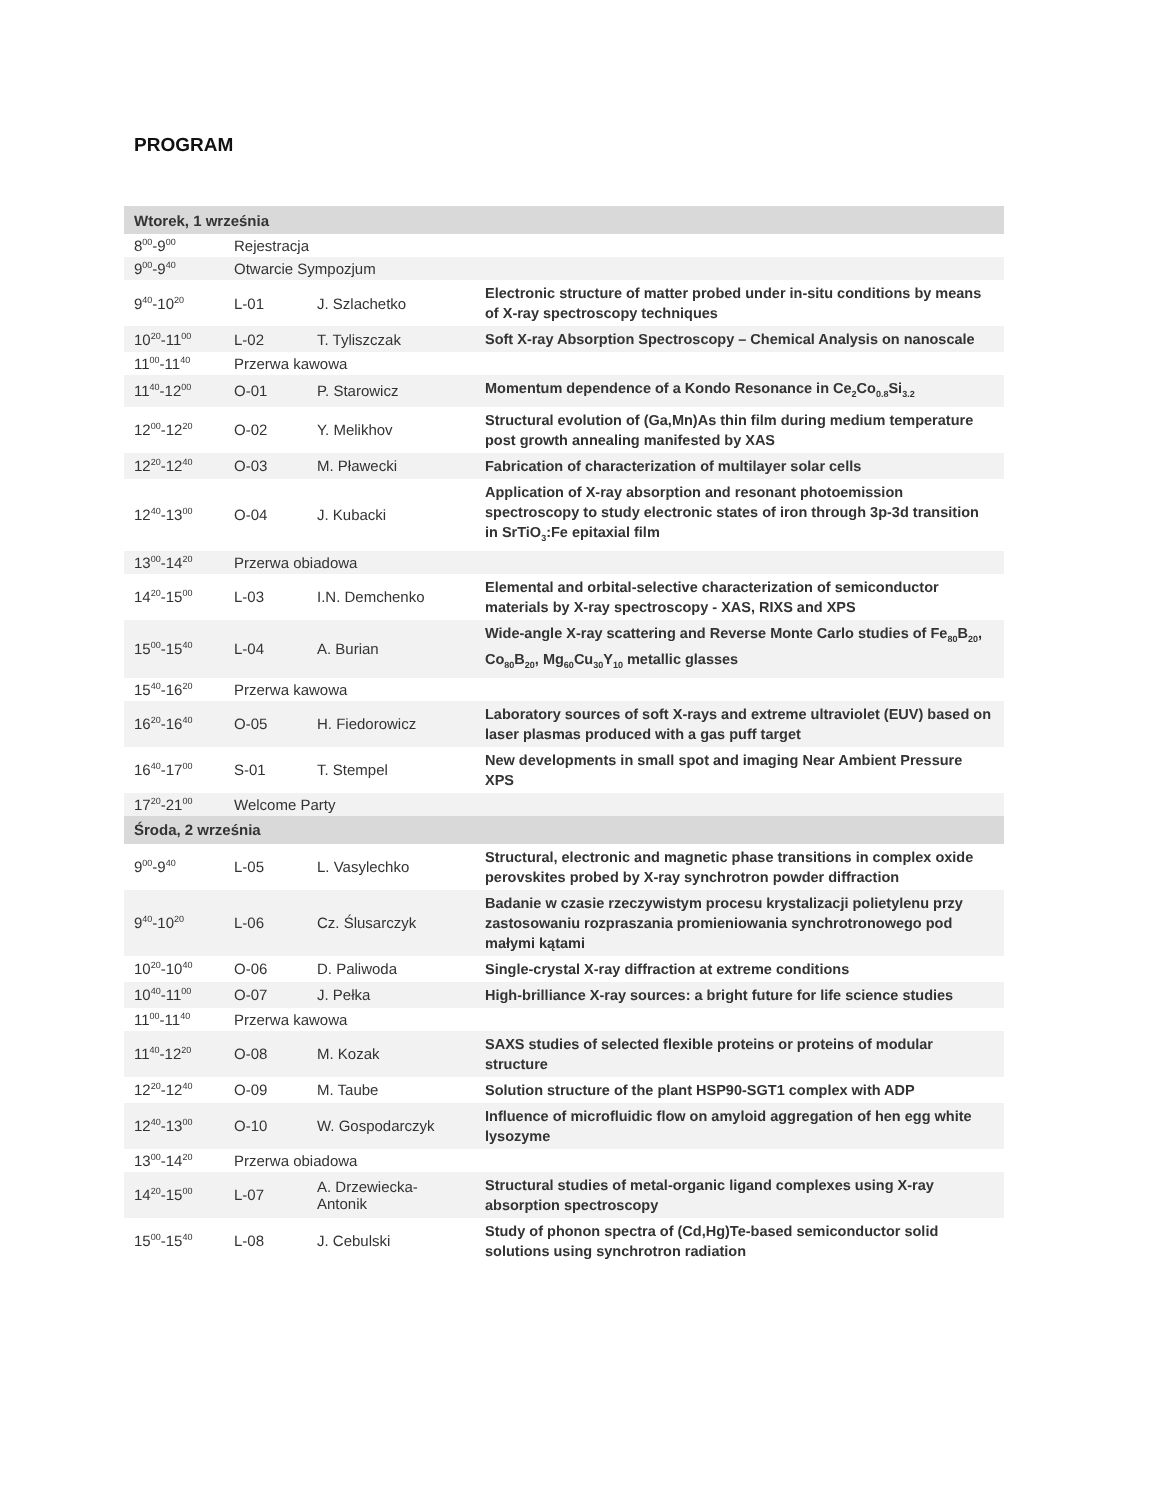PROGRAM
| Wtorek, 1 września | | | |
| 8<sup>00</sup>-9<sup>00</sup> | Rejestracja | | |
| 9<sup>00</sup>-9<sup>40</sup> | Otwarcie Sympozjum | | |
| 9<sup>40</sup>-10<sup>20</sup> | L-01 | J. Szlachetko | Electronic structure of matter probed under in-situ conditions by means of X-ray spectroscopy techniques |
| 10<sup>20</sup>-11<sup>00</sup> | L-02 | T. Tyliszczak | Soft X-ray Absorption Spectroscopy – Chemical Analysis on nanoscale |
| 11<sup>00</sup>-11<sup>40</sup> | Przerwa kawowa | | |
| 11<sup>40</sup>-12<sup>00</sup> | O-01 | P. Starowicz | Momentum dependence of a Kondo Resonance in Ce<sub>2</sub>Co<sub>0.8</sub>Si<sub>3.2</sub> |
| 12<sup>00</sup>-12<sup>20</sup> | O-02 | Y. Melikhov | Structural evolution of (Ga,Mn)As thin film during medium temperature post growth annealing manifested by XAS |
| 12<sup>20</sup>-12<sup>40</sup> | O-03 | M. Pławecki | Fabrication of characterization of multilayer solar cells |
| 12<sup>40</sup>-13<sup>00</sup> | O-04 | J. Kubacki | Application of X-ray absorption and resonant photoemission spectroscopy to study electronic states of iron through 3p-3d transition in SrTiO<sub>3</sub>:Fe epitaxial film |
| 13<sup>00</sup>-14<sup>20</sup> | Przerwa obiadowa | | |
| 14<sup>20</sup>-15<sup>00</sup> | L-03 | I.N. Demchenko | Elemental and orbital-selective characterization of semiconductor materials by X-ray spectroscopy - XAS, RIXS and XPS |
| 15<sup>00</sup>-15<sup>40</sup> | L-04 | A. Burian | Wide-angle X-ray scattering and Reverse Monte Carlo studies of Fe<sub>80</sub>B<sub>20</sub>, Co<sub>80</sub>B<sub>20</sub>, Mg<sub>60</sub>Cu<sub>30</sub>Y<sub>10</sub> metallic glasses |
| 15<sup>40</sup>-16<sup>20</sup> | Przerwa kawowa | | |
| 16<sup>20</sup>-16<sup>40</sup> | O-05 | H. Fiedorowicz | Laboratory sources of soft X-rays and extreme ultraviolet (EUV) based on laser plasmas produced with a gas puff target |
| 16<sup>40</sup>-17<sup>00</sup> | S-01 | T. Stempel | New developments in small spot and imaging Near Ambient Pressure XPS |
| 17<sup>20</sup>-21<sup>00</sup> | Welcome Party | | |
| Środa, 2 września | | | |
| 9<sup>00</sup>-9<sup>40</sup> | L-05 | L. Vasylechko | Structural, electronic and magnetic phase transitions in complex oxide perovskites probed by X-ray synchrotron powder diffraction |
| 9<sup>40</sup>-10<sup>20</sup> | L-06 | Cz. Ślusarczyk | Badanie w czasie rzeczywistym procesu krystalizacji polietylenu przy zastosowaniu rozpraszania promieniowania synchrotronowego pod małymi kątami |
| 10<sup>20</sup>-10<sup>40</sup> | O-06 | D. Paliwoda | Single-crystal X-ray diffraction at extreme conditions |
| 10<sup>40</sup>-11<sup>00</sup> | O-07 | J. Pełka | High-brilliance X-ray sources: a bright future for life science studies |
| 11<sup>00</sup>-11<sup>40</sup> | Przerwa kawowa | | |
| 11<sup>40</sup>-12<sup>20</sup> | O-08 | M. Kozak | SAXS studies of selected flexible proteins or proteins of modular structure |
| 12<sup>20</sup>-12<sup>40</sup> | O-09 | M. Taube | Solution structure of the plant HSP90-SGT1 complex with ADP |
| 12<sup>40</sup>-13<sup>00</sup> | O-10 | W. Gospodarczyk | Influence of microfluidic flow on amyloid aggregation of hen egg white lysozyme |
| 13<sup>00</sup>-14<sup>20</sup> | Przerwa obiadowa | | |
| 14<sup>20</sup>-15<sup>00</sup> | L-07 | A. Drzewiecka-Antonik | Structural studies of metal-organic ligand complexes using X-ray absorption spectroscopy |
| 15<sup>00</sup>-15<sup>40</sup> | L-08 | J. Cebulski | Study of phonon spectra of (Cd,Hg)Te-based semiconductor solid solutions using synchrotron radiation |